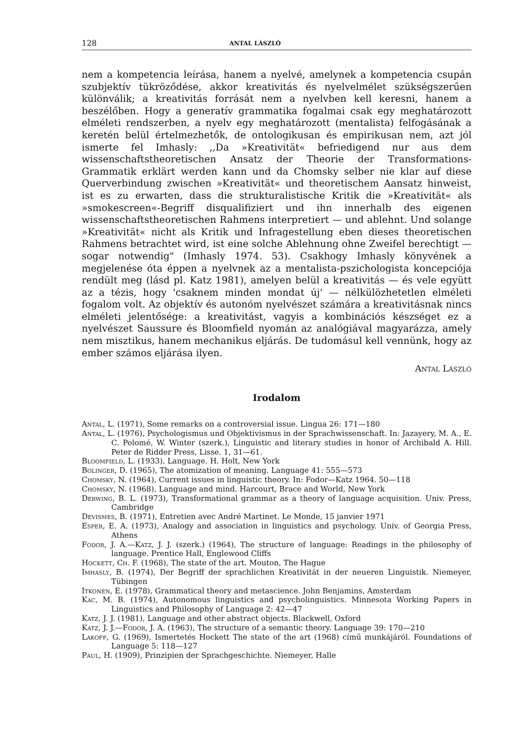128 ANTAL LÁSZLÓ
nem a kompetencia leírása, hanem a nyelvé, amelynek a kompetencia csupán szubjektív tükröződése, akkor kreativitás és nyelvelmélet szükségszerűen különválik; a kreativitás forrását nem a nyelvben kell keresni, hanem a beszélőben. Hogy a generatív grammatika fogalmai csak egy meghatározott elméleti rendszerben, a nyelv egy meghatározott (mentalista) felfogásának a keretén belül értelmezhetők, de ontologikusan és empirikusan nem, azt jól ismerte fel Imhasly: ,,Da »Kreativität« befriedigend nur aus dem wissenschaftstheoretischen Ansatz der Theorie der Transformations-Grammatik erklärt werden kann und da Chomsky selber nie klar auf diese Querverbindung zwischen »Kreativität« und theoretischem Aansatz hinweist, ist es zu erwarten, dass die strukturalistische Kritik die »Kreativität« als »smokescreen«-Begriff disqualifiziert und ihn innerhalb des eigenen wissenschaftstheoretischen Rahmens interpretiert — und ablehnt. Und solange »Kreativität« nicht als Kritik und Infragestellung eben dieses theoretischen Rahmens betrachtet wird, ist eine solche Ablehnung ohne Zweifel berechtigt — sogar notwendig" (Imhasly 1974. 53). Csakhogy Imhasly könyvének a megjelenése óta éppen a nyelvnek az a mentalista-pszichologista koncepciója rendült meg (lásd pl. Katz 1981), amelyen belül a kreativitás — és vele együtt az a tézis, hogy 'csaknem minden mondat új' — nélkülözhetetlen elméleti fogalom volt. Az objektív és autonóm nyelvészet számára a kreativitásnak nincs elméleti jelentősége: a kreativitást, vagyis a kombinációs készséget ez a nyelvészet Saussure és Bloomfield nyomán az analógiával magyarázza, amely nem misztikus, hanem mechanikus eljárás. De tudomásul kell vennünk, hogy az ember számos eljárása ilyen.
Antal László
Irodalom
Antal, L. (1971), Some remarks on a controversial issue. Lingua 26: 171—180
Antal, L. (1976), Psychologismus und Objektivismus in der Sprachwissenschaft. In: Jazayery, M. A., E. C. Polomé, W. Winter (szerk.), Linguistic and literary studies in honor of Archibald A. Hill. Peter de Ridder Press, Lisse. 1, 31—61.
Bloomfield, L. (1933), Language. H. Holt, New York
Bolinger, D. (1965), The atomization of meaning. Language 41: 555—573
Chomsky, N. (1964), Current issues in linguistic theory. In: Fodor—Katz 1964. 50—118
Chomsky, N. (1968), Language and mind. Harcourt, Brace and World, New York
Derwing, B. L. (1973), Transformational grammar as a theory of language acquisition. Univ. Press, Cambridge
Devismes, B. (1971), Entretien avec André Martinet. Le Monde, 15 janvier 1971
Esper, E. A. (1973), Analogy and association in linguistics and psychology. Univ. of Georgia Press, Athens
Fodor, J. A.—Katz, J. J. (szerk.) (1964), The structure of language: Readings in the philosophy of language. Prentice Hall, Englewood Cliffs
Hockett, Ch. F. (1968), The state of the art. Mouton, The Hague
Imhasly, B. (1974), Der Begriff der sprachlichen Kreativität in der neueren Linguistik. Niemeyer, Tübingen
Itkonen, E. (1978), Grammatical theory and metascience. John Benjamins, Amsterdam
Kac, M. B. (1974), Autonomous linguistics and psycholinguistics. Minnesota Working Papers in Linguistics and Philosophy of Language 2: 42—47
Katz, J. J. (1981), Language and other abstract objects. Blackwell, Oxford
Katz, J. J.—Fodor, J. A. (1963), The structure of a semantic theory. Language 39: 170—210
Lakoff, G. (1969), Ismertetés Hockett The state of the art (1968) című munkájáról. Foundations of Language 5: 118—127
Paul, H. (1909), Prinzipien der Sprachgeschichte. Niemeyer, Halle